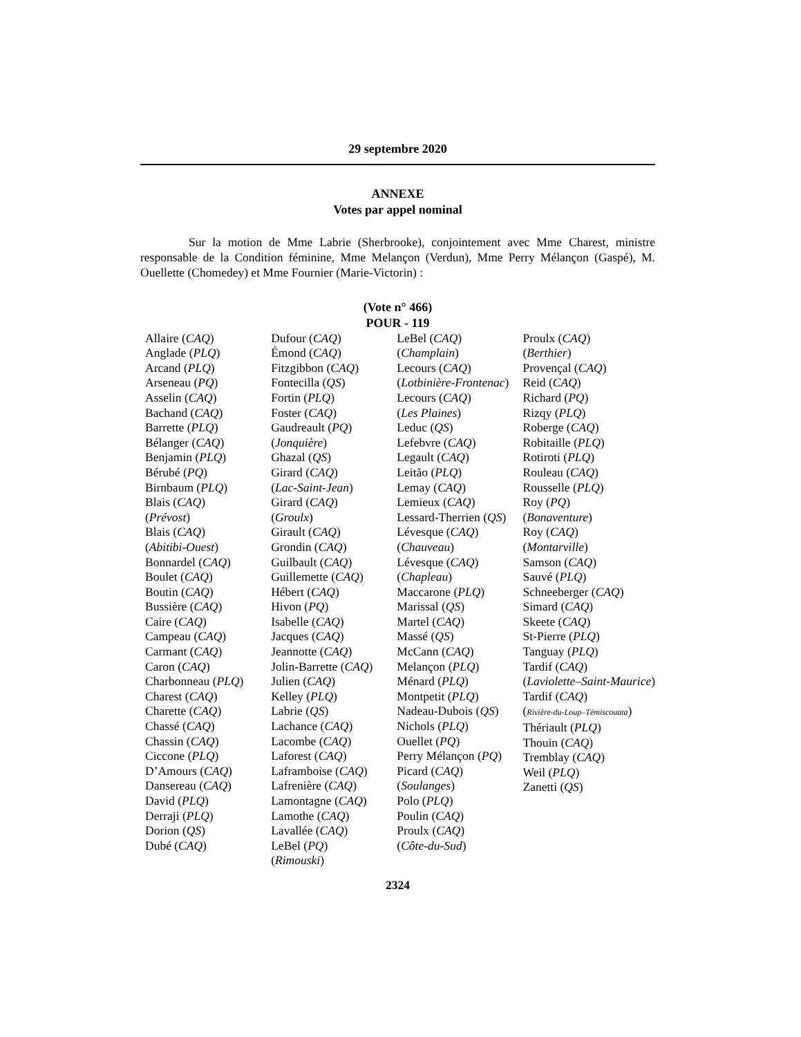29 septembre 2020
ANNEXE
Votes par appel nominal
Sur la motion de Mme Labrie (Sherbrooke), conjointement avec Mme Charest, ministre responsable de la Condition féminine, Mme Melançon (Verdun), Mme Perry Mélançon (Gaspé), M. Ouellette (Chomedey) et Mme Fournier (Marie-Victorin) :
(Vote n° 466)
POUR - 119
Allaire (CAQ)
Anglade (PLQ)
Arcand (PLQ)
Arseneau (PQ)
Asselin (CAQ)
Bachand (CAQ)
Barrette (PLQ)
Bélanger (CAQ)
Benjamin (PLQ)
Bérubé (PQ)
Birnbaum (PLQ)
Blais (CAQ)
(Prévost)
Blais (CAQ)
(Abitibi-Ouest)
Bonnardel (CAQ)
Boulet (CAQ)
Boutin (CAQ)
Bussière (CAQ)
Caire (CAQ)
Campeau (CAQ)
Carmant (CAQ)
Caron (CAQ)
Charbonneau (PLQ)
Charest (CAQ)
Charette (CAQ)
Chassé (CAQ)
Chassin (CAQ)
Ciccone (PLQ)
D’Amours (CAQ)
Dansereau (CAQ)
David (PLQ)
Derraji (PLQ)
Dorion (QS)
Dubé (CAQ)
Dufour (CAQ)
Émond (CAQ)
Fitzgibbon (CAQ)
Fontecilla (QS)
Fortin (PLQ)
Foster (CAQ)
Gaudreault (PQ)
(Jonquière)
Ghazal (QS)
Girard (CAQ)
(Lac-Saint-Jean)
Girard (CAQ)
(Groulx)
Girault (CAQ)
Grondin (CAQ)
Guilbault (CAQ)
Guillemette (CAQ)
Hébert (CAQ)
Hivon (PQ)
Isabelle (CAQ)
Jacques (CAQ)
Jeannotte (CAQ)
Jolin-Barrette (CAQ)
Julien (CAQ)
Kelley (PLQ)
Labrie (QS)
Lachance (CAQ)
Lacombe (CAQ)
Laforest (CAQ)
Laframboise (CAQ)
Lafrenière (CAQ)
Lamontagne (CAQ)
Lamothe (CAQ)
Lavallée (CAQ)
LeBel (PQ)
(Rimouski)
LeBel (CAQ)
(Champlain)
Lecours (CAQ)
(Lotbinière-Frontenac)
Lecours (CAQ)
(Les Plaines)
Leduc (QS)
Lefebvre (CAQ)
Legault (CAQ)
Leitão (PLQ)
Lemay (CAQ)
Lemieux (CAQ)
Lessard-Therrien (QS)
Lévesque (CAQ)
(Chauveau)
Lévesque (CAQ)
(Chapleau)
Maccarone (PLQ)
Marissal (QS)
Martel (CAQ)
Massé (QS)
McCann (CAQ)
Melançon (PLQ)
Ménard (PLQ)
Montpetit (PLQ)
Nadeau-Dubois (QS)
Nichols (PLQ)
Ouellet (PQ)
Perry Mélançon (PQ)
Picard (CAQ)
(Soulanges)
Polo (PLQ)
Poulin (CAQ)
Proulx (CAQ)
(Côte-du-Sud)
Proulx (CAQ)
(Berthier)
Provençal (CAQ)
Reid (CAQ)
Richard (PQ)
Rizqy (PLQ)
Roberge (CAQ)
Robitaille (PLQ)
Rotiroti (PLQ)
Rouleau (CAQ)
Rousselle (PLQ)
Roy (PQ)
(Bonaventure)
Roy (CAQ)
(Montarville)
Samson (CAQ)
Sauvé (PLQ)
Schneeberger (CAQ)
Simard (CAQ)
Skeete (CAQ)
St-Pierre (PLQ)
Tanguay (PLQ)
Tardif (CAQ)
(Laviolette–Saint-Maurice)
Tardif (CAQ)
(Rivière-du-Loup–Témiscouata)
Thériault (PLQ)
Thouin (CAQ)
Tremblay (CAQ)
Weil (PLQ)
Zanetti (QS)
2324